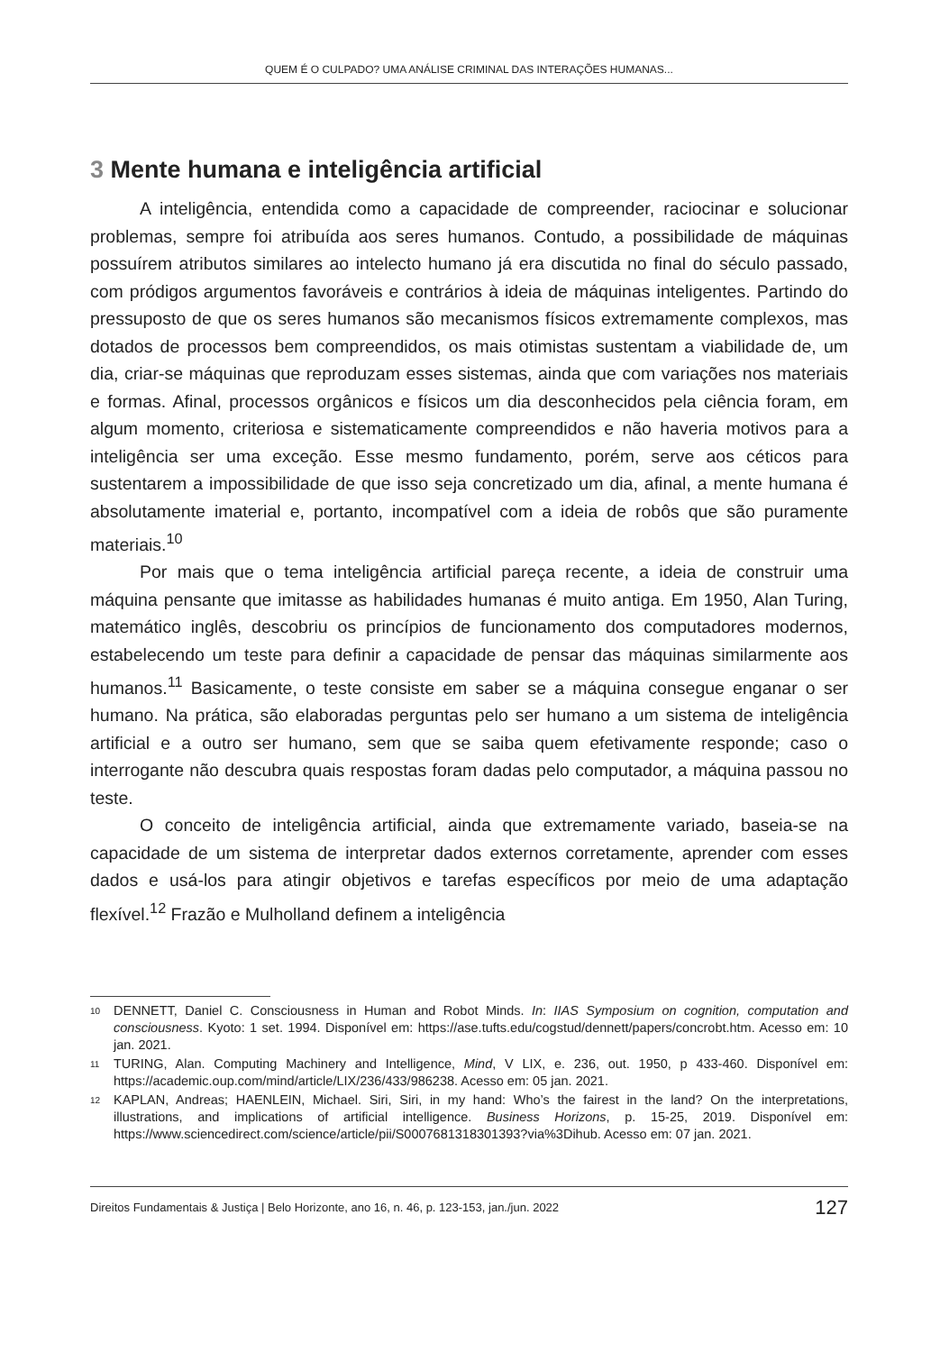QUEM É O CULPADO? UMA ANÁLISE CRIMINAL DAS INTERAÇÕES HUMANAS...
3 Mente humana e inteligência artificial
A inteligência, entendida como a capacidade de compreender, raciocinar e solucionar problemas, sempre foi atribuída aos seres humanos. Contudo, a possibilidade de máquinas possuírem atributos similares ao intelecto humano já era discutida no final do século passado, com pródigos argumentos favoráveis e contrários à ideia de máquinas inteligentes. Partindo do pressuposto de que os seres humanos são mecanismos físicos extremamente complexos, mas dotados de processos bem compreendidos, os mais otimistas sustentam a viabilidade de, um dia, criar-se máquinas que reproduzam esses sistemas, ainda que com variações nos materiais e formas. Afinal, processos orgânicos e físicos um dia desconhecidos pela ciência foram, em algum momento, criteriosa e sistematicamente compreendidos e não haveria motivos para a inteligência ser uma exceção. Esse mesmo fundamento, porém, serve aos céticos para sustentarem a impossibilidade de que isso seja concretizado um dia, afinal, a mente humana é absolutamente imaterial e, portanto, incompatível com a ideia de robôs que são puramente materiais.<sup>10</sup>
Por mais que o tema inteligência artificial pareça recente, a ideia de construir uma máquina pensante que imitasse as habilidades humanas é muito antiga. Em 1950, Alan Turing, matemático inglês, descobriu os princípios de funcionamento dos computadores modernos, estabelecendo um teste para definir a capacidade de pensar das máquinas similarmente aos humanos.<sup>11</sup> Basicamente, o teste consiste em saber se a máquina consegue enganar o ser humano. Na prática, são elaboradas perguntas pelo ser humano a um sistema de inteligência artificial e a outro ser humano, sem que se saiba quem efetivamente responde; caso o interrogante não descubra quais respostas foram dadas pelo computador, a máquina passou no teste.
O conceito de inteligência artificial, ainda que extremamente variado, baseia-se na capacidade de um sistema de interpretar dados externos corretamente, aprender com esses dados e usá-los para atingir objetivos e tarefas específicos por meio de uma adaptação flexível.<sup>12</sup> Frazão e Mulholland definem a inteligência
<sup>10</sup>
DENNETT, Daniel C. Consciousness in Human and Robot Minds. In: IIAS Symposium on cognition, computation and consciousness. Kyoto: 1 set. 1994. Disponível em: https://ase.tufts.edu/cogstud/dennett/papers/concrobt.htm. Acesso em: 10 jan. 2021.
<sup>11</sup>
TURING, Alan. Computing Machinery and Intelligence, Mind, V LIX, e. 236, out. 1950, p 433-460. Disponível em: https://academic.oup.com/mind/article/LIX/236/433/986238. Acesso em: 05 jan. 2021.
<sup>12</sup>
KAPLAN, Andreas; HAENLEIN, Michael. Siri, Siri, in my hand: Who’s the fairest in the land? On the interpretations, illustrations, and implications of artificial intelligence. Business Horizons, p. 15-25, 2019. Disponível em: https://www.sciencedirect.com/science/article/pii/S0007681318301393?via%3Dihub. Acesso em: 07 jan. 2021.
Direitos Fundamentais & Justiça | Belo Horizonte, ano 16, n. 46, p. 123-153, jan./jun. 2022 127